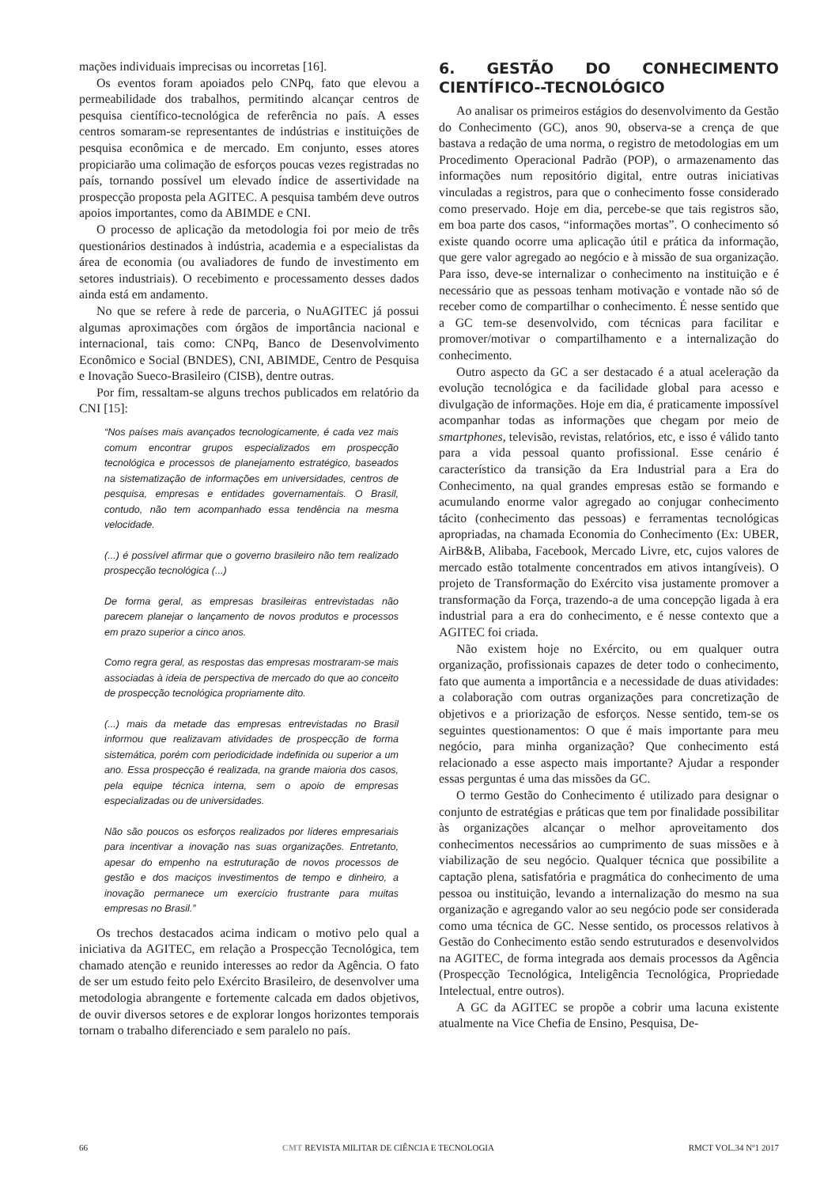mações individuais imprecisas ou incorretas [16].
Os eventos foram apoiados pelo CNPq, fato que elevou a permeabilidade dos trabalhos, permitindo alcançar centros de pesquisa científico-tecnológica de referência no país. A esses centros somaram-se representantes de indústrias e instituições de pesquisa econômica e de mercado. Em conjunto, esses atores propiciarão uma colimação de esforços poucas vezes registradas no país, tornando possível um elevado índice de assertividade na prospecção proposta pela AGITEC. A pesquisa também deve outros apoios importantes, como da ABIMDE e CNI.
O processo de aplicação da metodologia foi por meio de três questionários destinados à indústria, academia e a especialistas da área de economia (ou avaliadores de fundo de investimento em setores industriais). O recebimento e processamento desses dados ainda está em andamento.
No que se refere à rede de parceria, o NuAGITEC já possui algumas aproximações com órgãos de importância nacional e internacional, tais como: CNPq, Banco de Desenvolvimento Econômico e Social (BNDES), CNI, ABIMDE, Centro de Pesquisa e Inovação Sueco-Brasileiro (CISB), dentre outras.
Por fim, ressaltam-se alguns trechos publicados em relatório da CNI [15]:
“Nos países mais avançados tecnologicamente, é cada vez mais comum encontrar grupos especializados em prospecção tecnológica e processos de planejamento estratégico, baseados na sistematização de informações em universidades, centros de pesquisa, empresas e entidades governamentais. O Brasil, contudo, não tem acompanhado essa tendência na mesma velocidade.
(...) é possível afirmar que o governo brasileiro não tem realizado prospecção tecnológica (...)
De forma geral, as empresas brasileiras entrevistadas não parecem planejar o lançamento de novos produtos e processos em prazo superior a cinco anos.
Como regra geral, as respostas das empresas mostraram-se mais associadas à ideia de perspectiva de mercado do que ao conceito de prospecção tecnológica propriamente dito.
(...) mais da metade das empresas entrevistadas no Brasil informou que realizavam atividades de prospecção de forma sistemática, porém com periodicidade indefinida ou superior a um ano. Essa prospecção é realizada, na grande maioria dos casos, pela equipe técnica interna, sem o apoio de empresas especializadas ou de universidades.
Não são poucos os esforços realizados por líderes empresariais para incentivar a inovação nas suas organizações. Entretanto, apesar do empenho na estruturação de novos processos de gestão e dos maciços investimentos de tempo e dinheiro, a inovação permanece um exercício frustrante para muitas empresas no Brasil.”
Os trechos destacados acima indicam o motivo pelo qual a iniciativa da AGITEC, em relação a Prospecção Tecnológica, tem chamado atenção e reunido interesses ao redor da Agência. O fato de ser um estudo feito pelo Exército Brasileiro, de desenvolver uma metodologia abrangente e fortemente calcada em dados objetivos, de ouvir diversos setores e de explorar longos horizontes temporais tornam o trabalho diferenciado e sem paralelo no país.
6. GESTÃO DO CONHECIMENTO CIENTÍFICO--TECNOLÓGICO
Ao analisar os primeiros estágios do desenvolvimento da Gestão do Conhecimento (GC), anos 90, observa-se a crença de que bastava a redação de uma norma, o registro de metodologias em um Procedimento Operacional Padrão (POP), o armazenamento das informações num repositório digital, entre outras iniciativas vinculadas a registros, para que o conhecimento fosse considerado como preservado. Hoje em dia, percebe-se que tais registros são, em boa parte dos casos, “informações mortas”. O conhecimento só existe quando ocorre uma aplicação útil e prática da informação, que gere valor agregado ao negócio e à missão de sua organização. Para isso, deve-se internalizar o conhecimento na instituição e é necessário que as pessoas tenham motivação e vontade não só de receber como de compartilhar o conhecimento. É nesse sentido que a GC tem-se desenvolvido, com técnicas para facilitar e promover/motivar o compartilhamento e a internalização do conhecimento.
Outro aspecto da GC a ser destacado é a atual aceleração da evolução tecnológica e da facilidade global para acesso e divulgação de informações. Hoje em dia, é praticamente impossível acompanhar todas as informações que chegam por meio de smartphones, televisão, revistas, relatórios, etc, e isso é válido tanto para a vida pessoal quanto profissional. Esse cenário é característico da transição da Era Industrial para a Era do Conhecimento, na qual grandes empresas estão se formando e acumulando enorme valor agregado ao conjugar conhecimento tácito (conhecimento das pessoas) e ferramentas tecnológicas apropriadas, na chamada Economia do Conhecimento (Ex: UBER, AirB&B, Alibaba, Facebook, Mercado Livre, etc, cujos valores de mercado estão totalmente concentrados em ativos intangíveis). O projeto de Transformação do Exército visa justamente promover a transformação da Força, trazendo-a de uma concepção ligada à era industrial para a era do conhecimento, e é nesse contexto que a AGITEC foi criada.
Não existem hoje no Exército, ou em qualquer outra organização, profissionais capazes de deter todo o conhecimento, fato que aumenta a importância e a necessidade de duas atividades: a colaboração com outras organizações para concretização de objetivos e a priorização de esforços. Nesse sentido, tem-se os seguintes questionamentos: O que é mais importante para meu negócio, para minha organização? Que conhecimento está relacionado a esse aspecto mais importante? Ajudar a responder essas perguntas é uma das missões da GC.
O termo Gestão do Conhecimento é utilizado para designar o conjunto de estratégias e práticas que tem por finalidade possibilitar às organizações alcançar o melhor aproveitamento dos conhecimentos necessários ao cumprimento de suas missões e à viabilização de seu negócio. Qualquer técnica que possibilite a captação plena, satisfatória e pragmática do conhecimento de uma pessoa ou instituição, levando a internalização do mesmo na sua organização e agregando valor ao seu negócio pode ser considerada como uma técnica de GC. Nesse sentido, os processos relativos à Gestão do Conhecimento estão sendo estruturados e desenvolvidos na AGITEC, de forma integrada aos demais processos da Agência (Prospecção Tecnológica, Inteligência Tecnológica, Propriedade Intelectual, entre outros).
A GC da AGITEC se propõe a cobrir uma lacuna existente atualmente na Vice Chefia de Ensino, Pesquisa, De-
66 CMT REVISTA MILITAR DE CIÊNCIA E TECNOLOGIA RMCT VOL.34 Nº1 2017